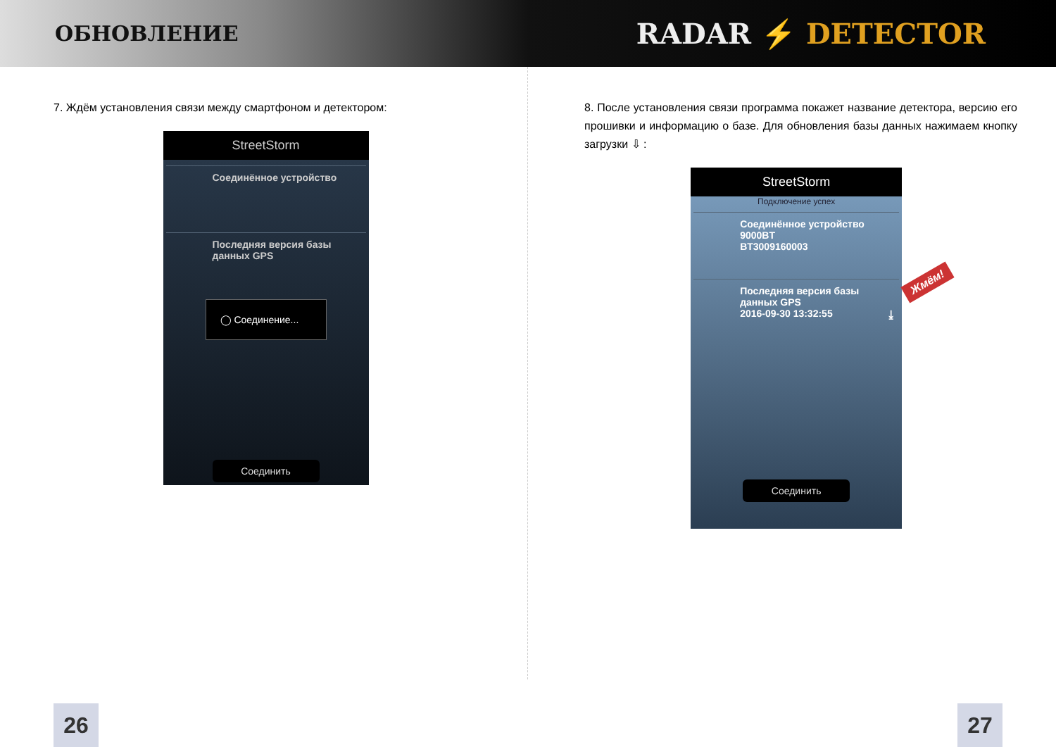ОБНОВЛЕНИЕ
RADAR ⚡ DETECTOR
7. Ждём установления связи между смартфоном и детектором:
StreetStorm
Соединённое устройство
Последняя версия базы данных GPS
◯ Соединение...
Соединить
8. После установления связи программа покажет название детектора, версию его прошивки и информацию о базе. Для обновления базы данных нажимаем кнопку загрузки ⇩ :
StreetStorm
Подключение успех
Соединённое устройство
9000BT
BT3009160003
Последняя версия базы данных GPS
2016-09-30 13:32:55 ⤓
Соединить
Жмём!
26 27